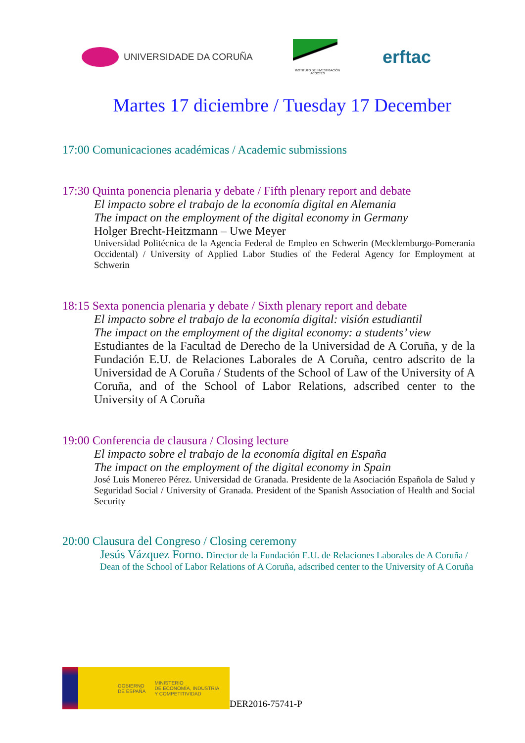UNIVERSIDADE DA CORUÑA
INSTITUTO DE INVESTIGACIÓN ACOCTES
erftac
Martes 17 diciembre / Tuesday 17 December
17:00 Comunicaciones académicas / Academic submissions
17:30 Quinta ponencia plenaria y debate / Fifth plenary report and debate
El impacto sobre el trabajo de la economía digital en Alemania
The impact on the employment of the digital economy in Germany
Holger Brecht-Heitzmann – Uwe Meyer
Universidad Politécnica de la Agencia Federal de Empleo en Schwerin (Mecklemburgo-Pomerania Occidental) / University of Applied Labor Studies of the Federal Agency for Employment at Schwerin
18:15 Sexta ponencia plenaria y debate / Sixth plenary report and debate
El impacto sobre el trabajo de la economía digital: visión estudiantil
The impact on the employment of the digital economy: a students’ view
Estudiantes de la Facultad de Derecho de la Universidad de A Coruña, y de la Fundación E.U. de Relaciones Laborales de A Coruña, centro adscrito de la Universidad de A Coruña / Students of the School of Law of the University of A Coruña, and of the School of Labor Relations, adscribed center to the University of A Coruña
19:00 Conferencia de clausura / Closing lecture
El impacto sobre el trabajo de la economía digital en España
The impact on the employment of the digital economy in Spain
José Luis Monereo Pérez. Universidad de Granada. Presidente de la Asociación Española de Salud y Seguridad Social / University of Granada. President of the Spanish Association of Health and Social Security
20:00 Clausura del Congreso / Closing ceremony
Jesús Vázquez Forno. Director de la Fundación E.U. de Relaciones Laborales de A Coruña / Dean of the School of Labor Relations of A Coruña, adscribed center to the University of A Coruña
GOBIERNO
DE ESPAÑA MINISTERIO
DE ECONOMÍA, INDUSTRIA
Y COMPETITIVIDAD
DER2016-75741-P